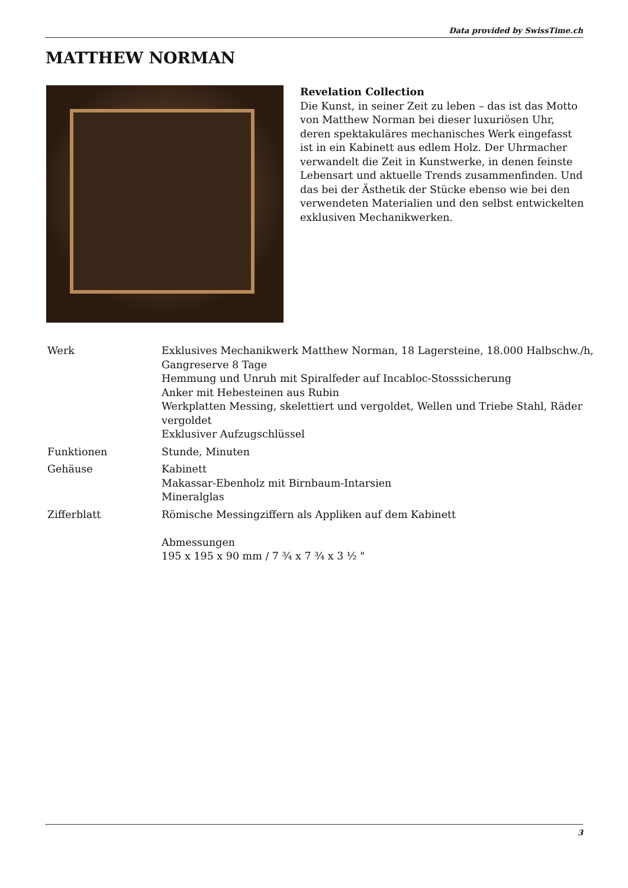Data provided by SwissTime.ch
MATTHEW NORMAN
Revelation Collection
Die Kunst, in seiner Zeit zu leben – das ist das Motto von Matthew Norman bei dieser luxuriösen Uhr, deren spektakuläres mechanisches Werk eingefasst ist in ein Kabinett aus edlem Holz. Der Uhrmacher verwandelt die Zeit in Kunstwerke, in denen feinste Lebensart und aktuelle Trends zusammenfinden. Und das bei der Ästhetik der Stücke ebenso wie bei den verwendeten Materialien und den selbst entwickelten exklusiven Mechanikwerken.
| Werk | Exklusives Mechanikwerk Matthew Norman, 18 Lagersteine, 18.000 Halbschw./h, Gangreserve 8 Tage Hemmung und Unruh mit Spiralfeder auf Incabloc-Stosssicherung Anker mit Hebesteinen aus Rubin Werkplatten Messing, skelettiert und vergoldet, Wellen und Triebe Stahl, Räder vergoldet Exklusiver Aufzugschlüssel |
| Funktionen | Stunde, Minuten |
| Gehäuse | Kabinett Makassar-Ebenholz mit Birnbaum-Intarsien Mineralglas |
| Zifferblatt | Römische Messingziffern als Appliken auf dem Kabinett Abmessungen 195 x 195 x 90 mm / 7 ¾ x 7 ¾ x 3 ½ " |
3